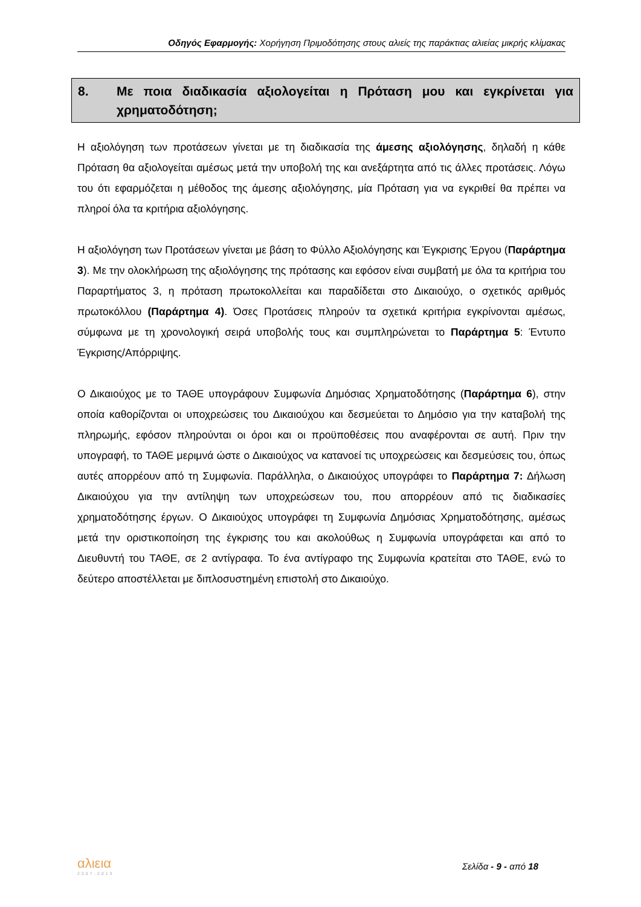Οδηγός Εφαρμογής: Χορήγηση Πριμοδότησης στους αλιείς της παράκτιας αλιείας μικρής κλίμακας
8. Με ποια διαδικασία αξιολογείται η Πρόταση μου και εγκρίνεται για χρηματοδότηση;
Η αξιολόγηση των προτάσεων γίνεται με τη διαδικασία της άμεσης αξιολόγησης, δηλαδή η κάθε Πρόταση θα αξιολογείται αμέσως μετά την υποβολή της και ανεξάρτητα από τις άλλες προτάσεις. Λόγω του ότι εφαρμόζεται η μέθοδος της άμεσης αξιολόγησης, μία Πρόταση για να εγκριθεί θα πρέπει να πληροί όλα τα κριτήρια αξιολόγησης.
Η αξιολόγηση των Προτάσεων γίνεται με βάση το Φύλλο Αξιολόγησης και Έγκρισης Έργου (Παράρτημα 3). Με την ολοκλήρωση της αξιολόγησης της πρότασης και εφόσον είναι συμβατή με όλα τα κριτήρια του Παραρτήματος 3, η πρόταση πρωτοκολλείται και παραδίδεται στο Δικαιούχο, ο σχετικός αριθμός πρωτοκόλλου (Παράρτημα 4). Όσες Προτάσεις πληρούν τα σχετικά κριτήρια εγκρίνονται αμέσως, σύμφωνα με τη χρονολογική σειρά υποβολής τους και συμπληρώνεται το Παράρτημα 5: Έντυπο Έγκρισης/Απόρριψης.
Ο Δικαιούχος με το ΤΑΘΕ υπογράφουν Συμφωνία Δημόσιας Χρηματοδότησης (Παράρτημα 6), στην οποία καθορίζονται οι υποχρεώσεις του Δικαιούχου και δεσμεύεται το Δημόσιο για την καταβολή της πληρωμής, εφόσον πληρούνται οι όροι και οι προϋποθέσεις που αναφέρονται σε αυτή. Πριν την υπογραφή, το ΤΑΘΕ μεριμνά ώστε ο Δικαιούχος να κατανοεί τις υποχρεώσεις και δεσμεύσεις του, όπως αυτές απορρέουν από τη Συμφωνία. Παράλληλα, ο Δικαιούχος υπογράφει το Παράρτημα 7: Δήλωση Δικαιούχου για την αντίληψη των υποχρεώσεων του, που απορρέουν από τις διαδικασίες χρηματοδότησης έργων. Ο Δικαιούχος υπογράφει τη Συμφωνία Δημόσιας Χρηματοδότησης, αμέσως μετά την οριστικοποίηση της έγκρισης του και ακολούθως η Συμφωνία υπογράφεται και από το Διευθυντή του ΤΑΘΕ, σε 2 αντίγραφα. Το ένα αντίγραφο της Συμφωνία κρατείται στο ΤΑΘΕ, ενώ το δεύτερο αποστέλλεται με διπλοσυστημένη επιστολή στο Δικαιούχο.
αλιεια
2007-2013
Σελίδα - 9 - από 18